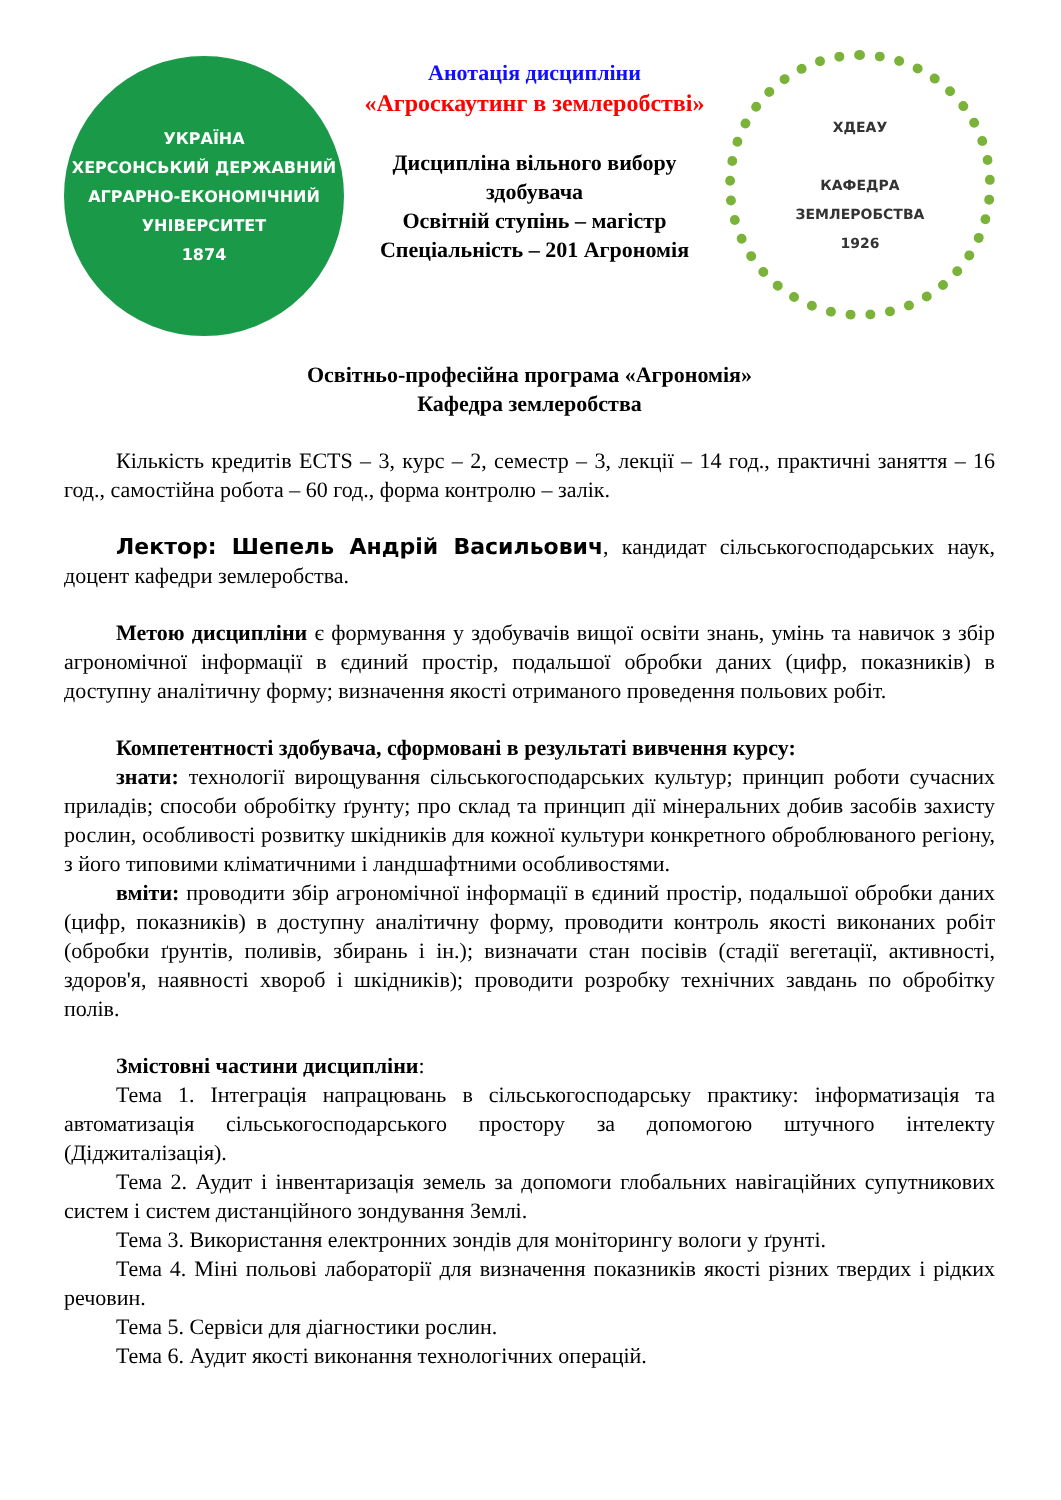УКРАЇНА
ХЕРСОНСЬКИЙ ДЕРЖАВНИЙ
АГРАРНО-ЕКОНОМІЧНИЙ
УНІВЕРСИТЕТ
1874
Анотація дисципліни
«Агроскаутинг в землеробстві»
Дисципліна вільного вибору здобувача
Освітній ступінь – магістр
Спеціальність – 201 Агрономія
ХДЕАУ
КАФЕДРА
ЗЕМЛЕРОБСТВА
1926
Освітньо-професійна програма «Агрономія»
Кафедра землеробства
Кількість кредитів ECTS – 3, курс – 2, семестр – 3, лекції – 14 год., практичні заняття – 16 год., самостійна робота – 60 год., форма контролю – залік.
Лектор: Шепель Андрій Васильович, кандидат сільськогосподарських наук, доцент кафедри землеробства.
Метою дисципліни є формування у здобувачів вищої освіти знань, умінь та навичок з збір агрономічної інформації в єдиний простір, подальшої обробки даних (цифр, показників) в доступну аналітичну форму; визначення якості отриманого проведення польових робіт.
Компетентності здобувача, сформовані в результаті вивчення курсу:
знати: технології вирощування сільськогосподарських культур; принцип роботи сучасних приладів; способи обробітку ґрунту; про склад та принцип дії мінеральних добив засобів захисту рослин, особливості розвитку шкідників для кожної культури конкретного оброблюваного регіону, з його типовими кліматичними і ландшафтними особливостями.
вміти: проводити збір агрономічної інформації в єдиний простір, подальшої обробки даних (цифр, показників) в доступну аналітичну форму, проводити контроль якості виконаних робіт (обробки ґрунтів, поливів, збирань і ін.); визначати стан посівів (стадії вегетації, активності, здоров'я, наявності хвороб і шкідників); проводити розробку технічних завдань по обробітку полів.
Змістовні частини дисципліни:
Тема 1. Інтеграція напрацювань в сільськогосподарську практику: інформатизація та автоматизація сільськогосподарського простору за допомогою штучного інтелекту (Діджиталізація).
Тема 2. Аудит і інвентаризація земель за допомоги глобальних навігаційних супутникових систем і систем дистанційного зондування Землі.
Тема 3. Використання електронних зондів для моніторингу вологи у ґрунті.
Тема 4. Міні польові лабораторії для визначення показників якості різних твердих і рідких речовин.
Тема 5. Сервіси для діагностики рослин.
Тема 6. Аудит якості виконання технологічних операцій.